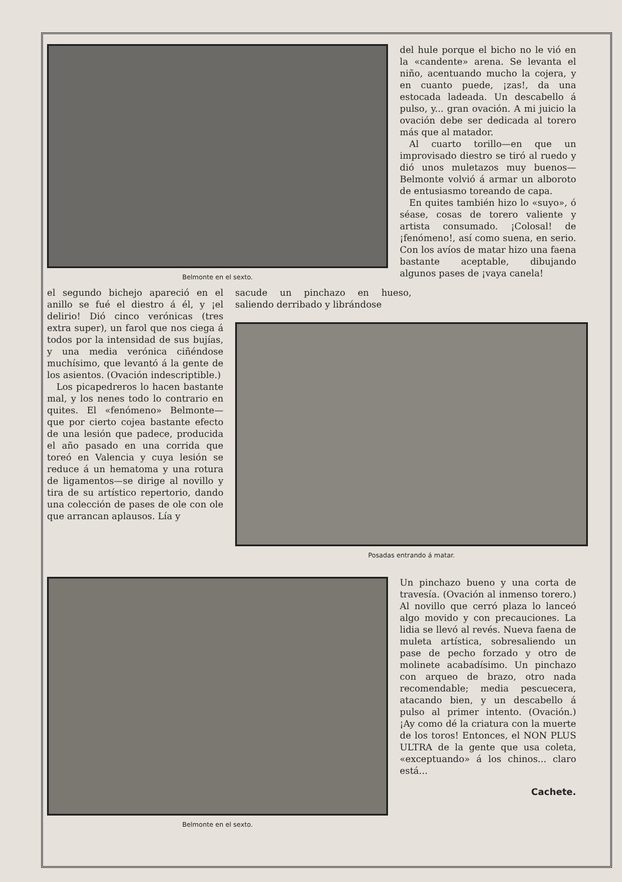Belmonte en el sexto.
del hule porque el bicho no le vió en la «candente» arena. Se levanta el niño, acentuando mucho la cojera, y en cuanto puede, ¡zas!, da una estocada ladeada. Un descabello á pulso, y... gran ovación. A mi juicio la ovación debe ser dedicada al torero más que al matador.
Al cuarto torillo—en que un improvisado diestro se tiró al ruedo y dió unos muletazos muy buenos—Belmonte volvió á armar un alboroto de entusiasmo toreando de capa.
En quites también hizo lo «suyo», ó séase, cosas de torero valiente y artista consumado. ¡Colosal! de ¡fenómeno!, así como suena, en serio. Con los avíos de matar hizo una faena bastante aceptable, dibujando algunos pases de ¡vaya canela!
el segundo bichejo apareció en el anillo se fué el diestro á él, y ¡el delirio! Dió cinco verónicas (tres extra super), un farol que nos ciega á todos por la intensidad de sus bujías, y una media verónica ciñéndose muchísimo, que levantó á la gente de los asientos. (Ovación indescriptible.)
Los picapedreros lo hacen bastante mal, y los nenes todo lo contrario en quites. El «fenómeno» Belmonte—que por cierto cojea bastante efecto de una lesión que padece, producida el año pasado en una corrida que toreó en Valencia y cuya lesión se reduce á un hematoma y una rotura de ligamentos—se dirige al novillo y tira de su artístico repertorio, dando una colección de pases de ole con ole que arrancan aplausos. Lía y
sacude un pinchazo en hueso, saliendo derribado y librándose
Posadas entrando á matar.
Belmonte en el sexto.
Un pinchazo bueno y una corta de travesía. (Ovación al inmenso torero.) Al novillo que cerró plaza lo lanceó algo movido y con precauciones. La lidia se llevó al revés. Nueva faena de muleta artística, sobresaliendo un pase de pecho forzado y otro de molinete acabadísimo. Un pinchazo con arqueo de brazo, otro nada recomendable; media pescuecera, atacando bien, y un descabello á pulso al primer intento. (Ovación.) ¡Ay como dé la criatura con la muerte de los toros! Entonces, el NON PLUS ULTRA de la gente que usa coleta, «exceptuando» á los chinos... claro está...
Cachete.